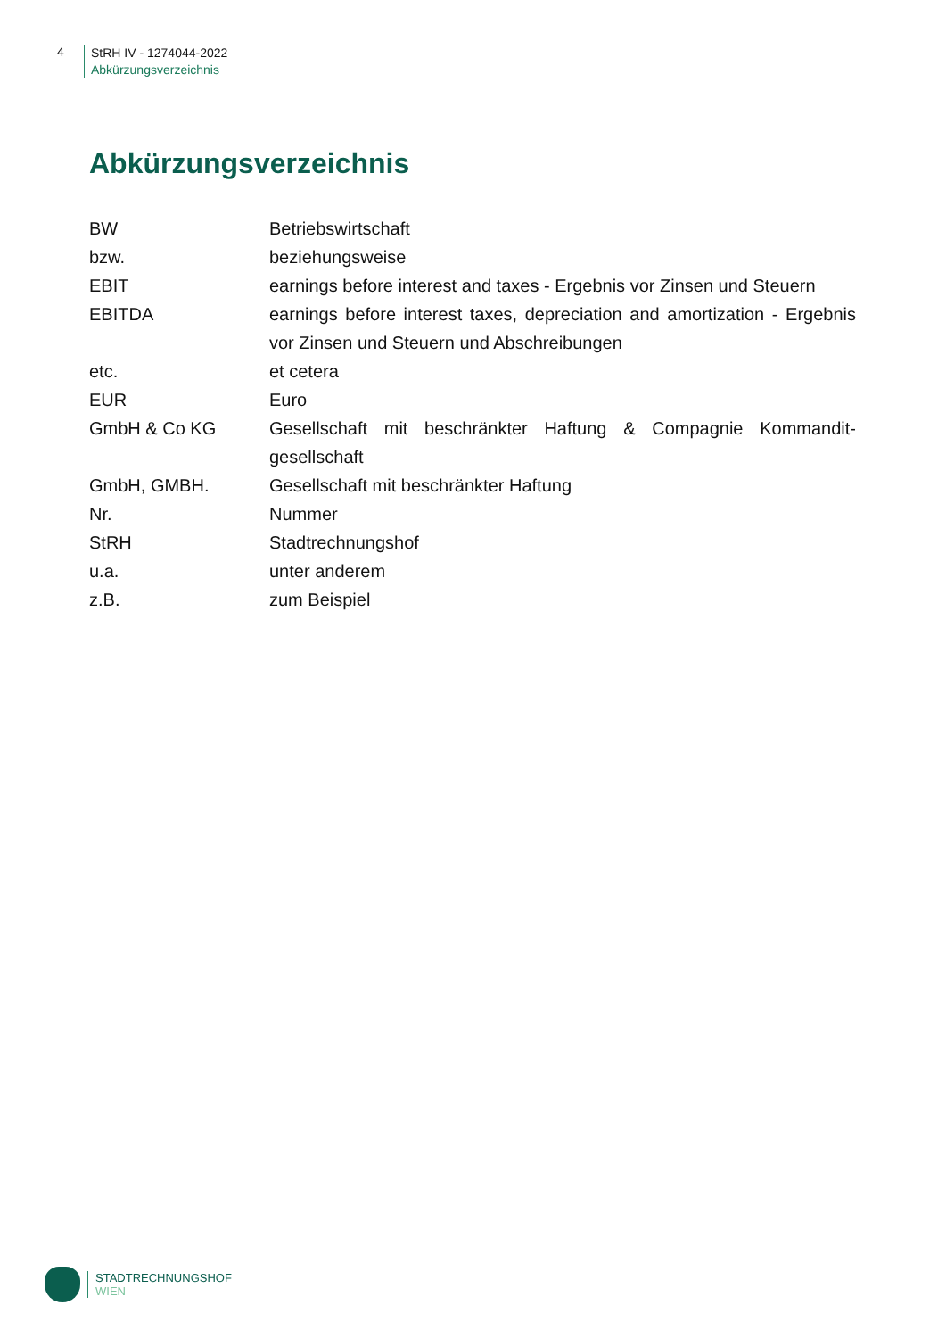4
StRH IV - 1274044-2022
Abkürzungsverzeichnis
Abkürzungsverzeichnis
| BW | Betriebswirtschaft |
| bzw. | beziehungsweise |
| EBIT | earnings before interest and taxes - Ergebnis vor Zinsen und Steuern |
| EBITDA | earnings before interest taxes, depreciation and amortization - Ergebnis vor Zinsen und Steuern und Abschreibungen |
| etc. | et cetera |
| EUR | Euro |
| GmbH & Co KG | Gesellschaft mit beschränkter Haftung & Compagnie Kommandit-gesellschaft |
| GmbH, GMBH. | Gesellschaft mit beschränkter Haftung |
| Nr. | Nummer |
| StRH | Stadtrechnungshof |
| u.a. | unter anderem |
| z.B. | zum Beispiel |
STADTRECHNUNGSHOF
WIEN